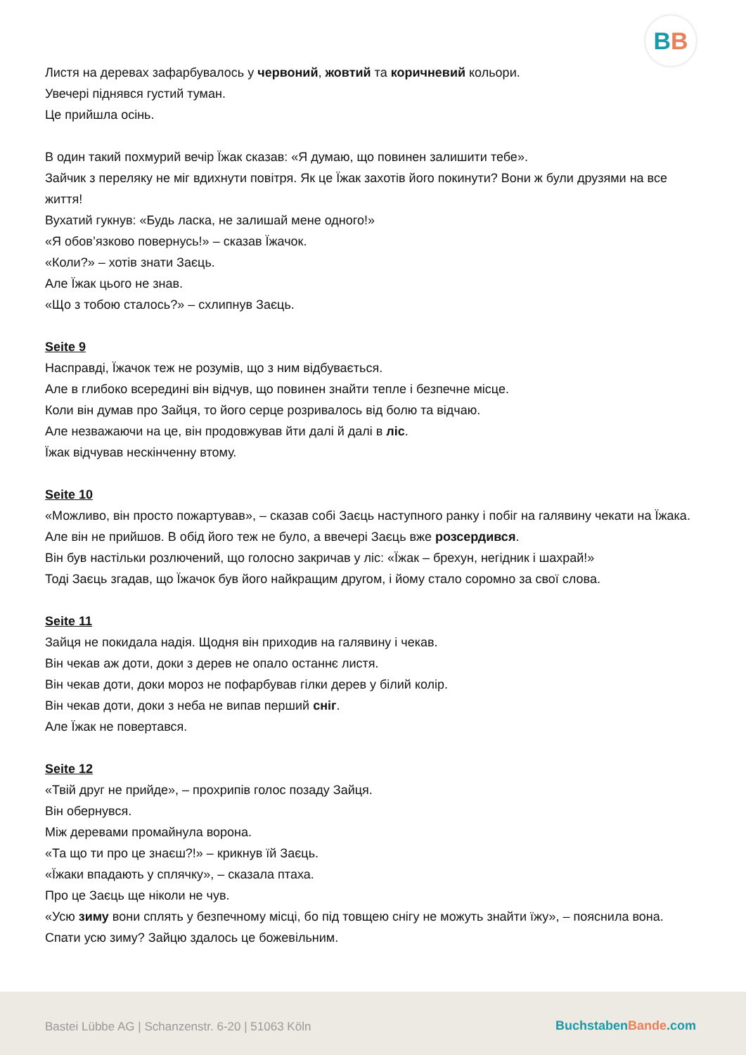BB
Листя на деревах зафарбувалось у червоний, жовтий та коричневий кольори.
Увечері піднявся густий туман.
Це прийшла осінь.
В один такий похмурий вечір Їжак сказав: «Я думаю, що повинен залишити тебе».
Зайчик з переляку не міг вдихнути повітря. Як це Їжак захотів його покинути? Вони ж були друзями на все життя!
Вухатий гукнув: «Будь ласка, не залишай мене одного!»
«Я обов’язково повернусь!» – сказав Їжачок.
«Коли?» – хотів знати Заєць.
Але Їжак цього не знав.
«Що з тобою сталось?» – схлипнув Заєць.
Seite 9
Насправді, Їжачок теж не розумів, що з ним відбувається.
Але в глибоко всередині він відчув, що повинен знайти тепле і безпечне місце.
Коли він думав про Зайця, то його серце розривалось від болю та відчаю.
Але незважаючи на це, він продовжував йти далі й далі в ліс.
Їжак відчував нескінченну втому.
Seite 10
«Можливо, він просто пожартував», – сказав собі Заєць наступного ранку і побіг на галявину чекати на Їжака.
Але він не прийшов. В обід його теж не було, а ввечері Заєць вже розсердився.
Він був настільки розлючений, що голосно закричав у ліс: «Їжак – брехун, негідник і шахрай!»
Тоді Заєць згадав, що Їжачок був його найкращим другом, і йому стало соромно за свої слова.
Seite 11
Зайця не покидала надія. Щодня він приходив на галявину і чекав.
Він чекав аж доти, доки з дерев не опало останнє листя.
Він чекав доти, доки мороз не пофарбував гілки дерев у білий колір.
Він чекав доти, доки з неба не випав перший сніг.
Але Їжак не повертався.
Seite 12
«Твій друг не прийде», – прохрипів голос позаду Зайця.
Він обернувся.
Між деревами промайнула ворона.
«Та що ти про це знаєш?!» – крикнув їй Заєць.
«Їжаки впадають у сплячку», – сказала птаха.
Про це Заєць ще ніколи не чув.
«Усю зиму вони сплять у безпечному місці, бо під товщею снігу не можуть знайти їжу», – пояснила вона.
Спати усю зиму? Зайцю здалось це божевільним.
Bastei Lübbe AG | Schanzenstr. 6-20 | 51063 Köln
BuchstabenBande.com